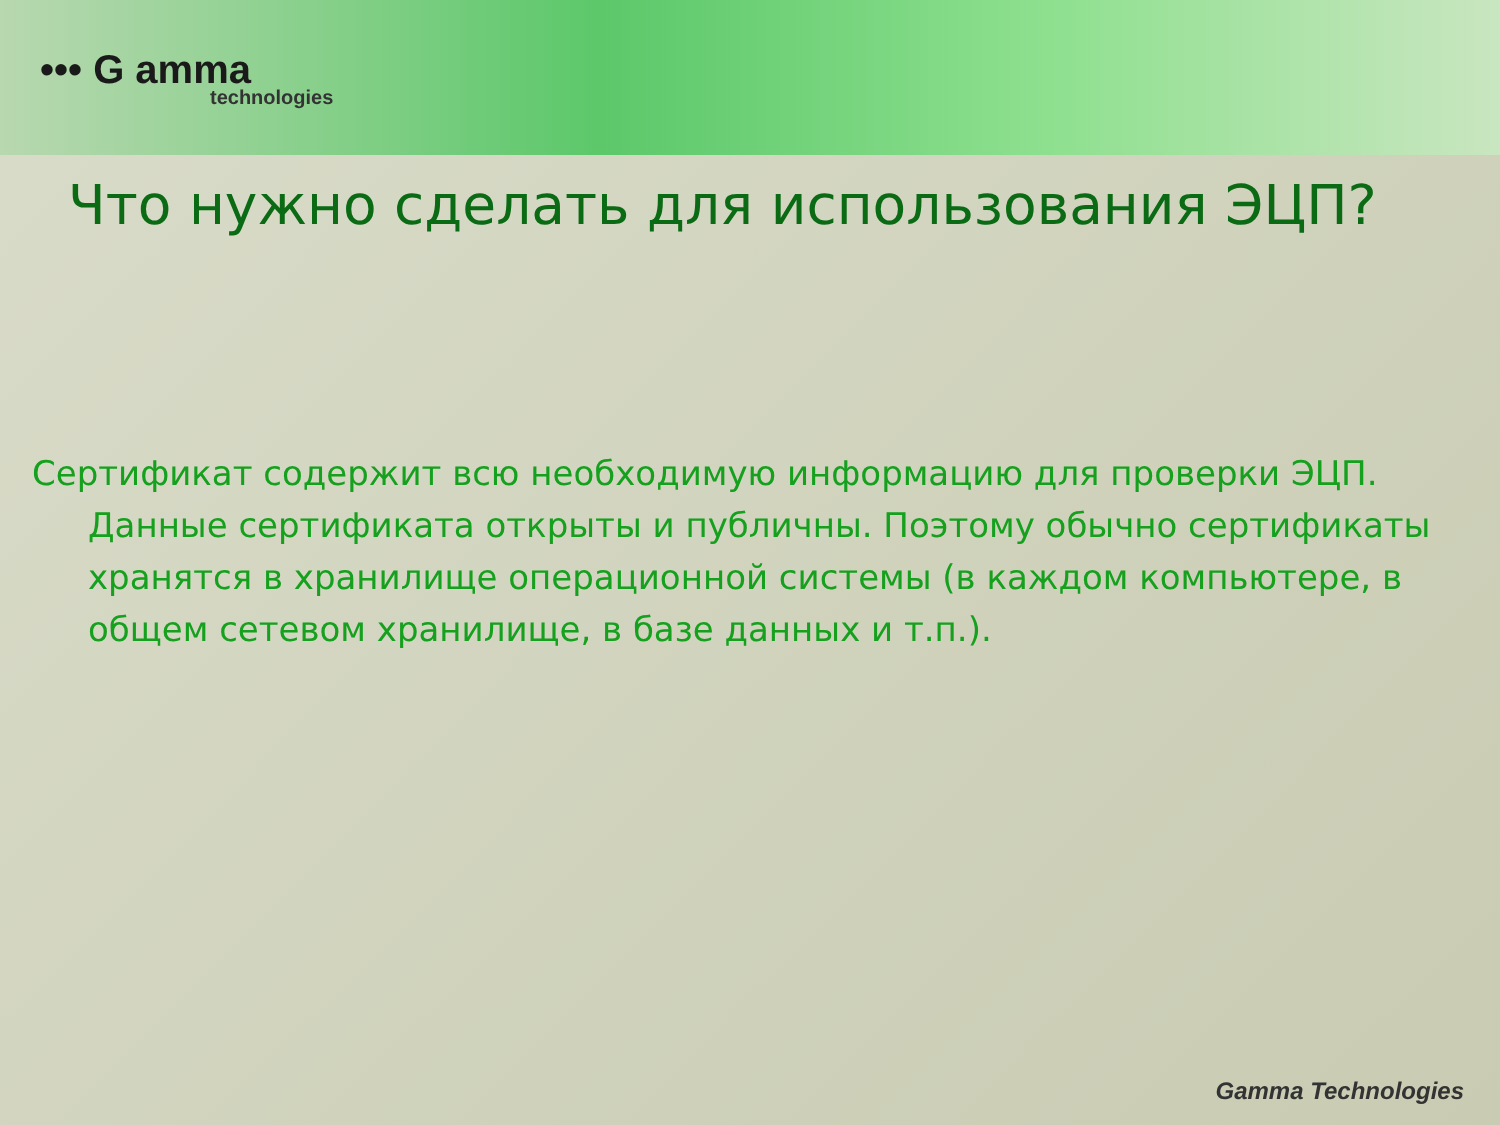••• G amma
technologies
Что нужно сделать для использования ЭЦП?
Сертификат содержит всю необходимую информацию для проверки ЭЦП. Данные сертификата открыты и публичны. Поэтому обычно сертификаты хранятся в хранилище операционной системы (в каждом компьютере, в общем сетевом хранилище, в базе данных и т.п.).
Gamma Technologies